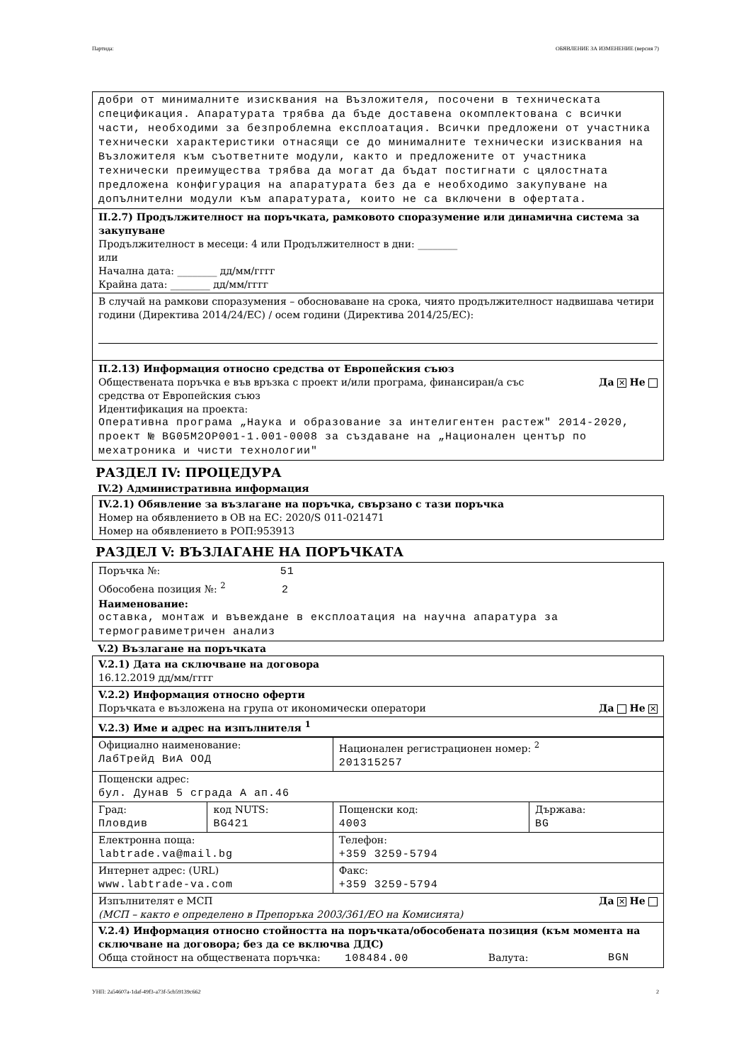Партида: ОБЯВЛЕНИЕ ЗА ИЗМЕНЕНИЕ (версия 7)
добри от минималните изисквания на Възложителя, посочени в техническата спецификация. Апаратурата трябва да бъде доставена окомплектована с всички части, необходими за безпроблемна експлоатация. Всички предложени от участника технически характеристики отнасящи се до минималните технически изисквания на Възложителя към съответните модули, както и предложените от участника технически преимущества трябва да могат да бъдат постигнати с цялостната предложена конфигурация на апаратурата без да е необходимо закупуване на допълнителни модули към апаратурата, които не са включени в офертата.
II.2.7) Продължителност на поръчката, рамковото споразумение или динамична система за закупуване
Продължителност в месеци: 4 или Продължителност в дни: ________
или
Начална дата: ________ дд/мм/гггг
Крайна дата: ________ дд/мм/гггг
В случай на рамкови споразумения – обосноваване на срока, чиято продължителност надвишава четири години (Директива 2014/24/ЕС) / осем години (Директива 2014/25/ЕС):
II.2.13) Информация относно средства от Европейския съюз
Обществената поръчка е във връзка с проект и/или програма, финансиран/а със
средства от Европейския съюз Да ✕ Не
Идентификация на проекта:
Оперативна програма „Наука и образование за интелигентен растеж" 2014-2020, проект № BG05M2OP001-1.001-0008 за създаване на „Национален център по мехатроника и чисти технологии"
РАЗДЕЛ IV: ПРОЦЕДУРА
IV.2) Административна информация
IV.2.1) Обявление за възлагане на поръчка, свързано с тази поръчка
Номер на обявлението в ОВ на ЕС: 2020/S 011-021471
Номер на обявлението в РОП:953913
РАЗДЕЛ V: ВЪЗЛАГАНЕ НА ПОРЪЧКАТА
Поръчка №: 51
Обособена позиция №: <sup>2</sup> 2
Наименование:
оставка, монтаж и въвеждане в експлоатация на научна апаратура за термогравиметричен анализ
V.2) Възлагане на поръчката
V.2.1) Дата на сключване на договора
16.12.2019 дд/мм/гггг
V.2.2) Информация относно оферти
Поръчката е възложена на група от икономически оператори Да Не ✕
V.2.3) Име и адрес на изпълнителя <sup>1</sup>
| Официално наименование: ЛабТрейд ВиА ООД | | Национален регистрационен номер: <sup>2</sup> 201315257 | |
| Пощенски адрес: бул. Дунав 5 сграда А ап.46 | | | |
| Град: Пловдив | код NUTS: BG421 | Пощенски код: 4003 | Държава: BG |
| Електронна поща: labtrade.va@mail.bg | | Телефон: +359 3259-5794 | |
| Интернет адрес: (URL) www.labtrade-va.com | | Факс: +359 3259-5794 | |
| Изпълнителят е МСП Да ✕ Не (МСП – както е определено в Препоръка 2003/361/ЕО на Комисията) | | | |
V.2.4) Информация относно стойността на поръчката/обособената позиция (към момента на сключване на договора; без да се включва ДДС)
Обща стойност на обществената поръчка: 108484.00 Валута: BGN
УНП: 2a54607a-1daf-49f3-a73f-5cb59139c662 2